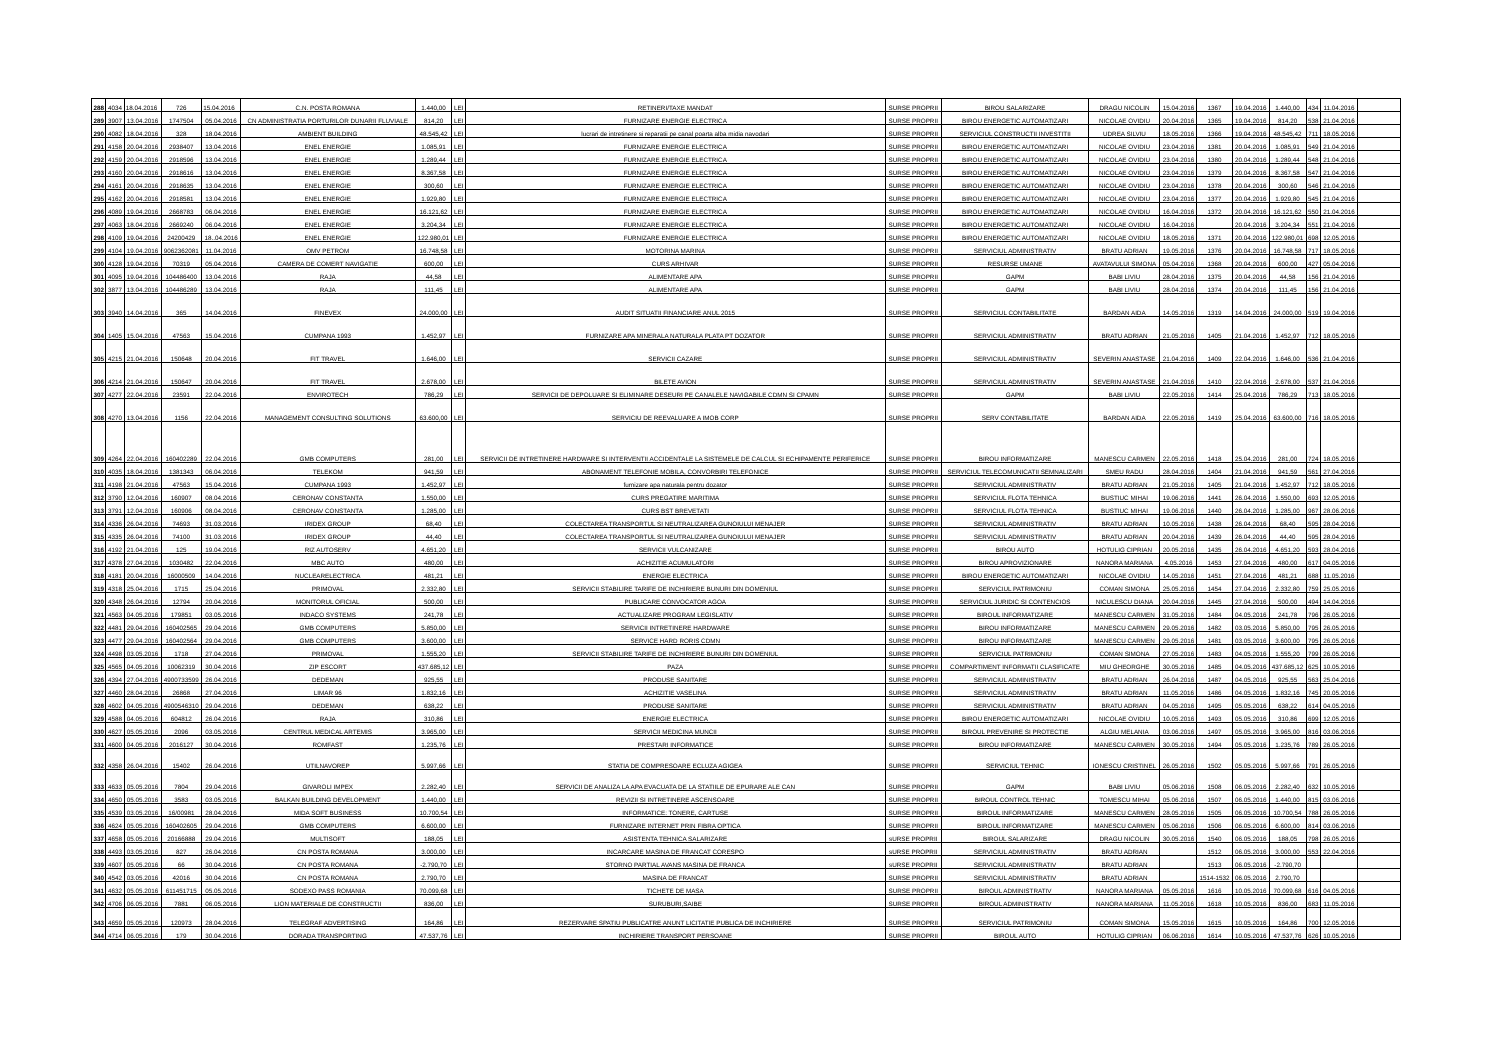| 288 | 4034 | 18.04.2016 | 726 | 15.04.2016 | C.N. POSTA ROMANA | 1.440,00 | LEI | RETINERI/TAXE MANDAT | SURSE PROPRII | BIROU SALARIZARE | DRAGU NICOLIN | 15.04.2016 | 1367 | 19.04.2016 | 1.440,00 | 434 | 11.04.2016 | |
| 289 | 3907 | 13.04.2016 | 1747504 | 05.04.2016 | CN ADMINISTRATIA PORTURILOR DUNARII FLUVIALE | 814,20 | LEI | FURNIZARE ENERGIE ELECTRICA | SURSE PROPRII | BIROU ENERGETIC AUTOMATIZARI | NICOLAE OVIDIU | 20.04.2016 | 1365 | 19.04.2016 | 814,20 | 538 | 21.04.2016 | |
| 290 | 4082 | 18.04.2016 | 328 | 18.04.2016 | AMBIENT BUILDING | 48.545,42 | LEI | lucrari de intretinere si reparatii pe canal poarta alba midia navodari | SURSE PROPRII | SERVICIUL CONSTRUCTII INVESTITII | UDREA SILVIU | 18.05.2016 | 1366 | 19.04.2016 | 48.545,42 | 711 | 18.05.2016 | |
| 291 | 4158 | 20.04.2016 | 2938407 | 13.04.2016 | ENEL ENERGIE | 1.085,91 | LEI | FURNIZARE ENERGIE ELECTRICA | SURSE PROPRII | BIROU ENERGETIC AUTOMATIZARI | NICOLAE OVIDIU | 23.04.2016 | 1381 | 20.04.2016 | 1.085,91 | 549 | 21.04.2016 | |
| 292 | 4159 | 20.04.2016 | 2918596 | 13.04.2016 | ENEL ENERGIE | 1.289,44 | LEI | FURNIZARE ENERGIE ELECTRICA | SURSE PROPRII | BIROU ENERGETIC AUTOMATIZARI | NICOLAE OVIDIU | 23.04.2016 | 1380 | 20.04.2016 | 1.289,44 | 548 | 21.04.2016 | |
| 293 | 4160 | 20.04.2016 | 2918616 | 13.04.2016 | ENEL ENERGIE | 8.367,58 | LEI | FURNIZARE ENERGIE ELECTRICA | SURSE PROPRII | BIROU ENERGETIC AUTOMATIZARI | NICOLAE OVIDIU | 23.04.2016 | 1379 | 20.04.2016 | 8.367,58 | 547 | 21.04.2016 | |
| 294 | 4161 | 20.04.2016 | 2918635 | 13.04.2016 | ENEL ENERGIE | 300,60 | LEI | FURNIZARE ENERGIE ELECTRICA | SURSE PROPRII | BIROU ENERGETIC AUTOMATIZARI | NICOLAE OVIDIU | 23.04.2016 | 1378 | 20.04.2016 | 300,60 | 546 | 21.04.2016 | |
| 295 | 4162 | 20.04.2016 | 2918581 | 13.04.2016 | ENEL ENERGIE | 1.929,80 | LEI | FURNIZARE ENERGIE ELECTRICA | SURSE PROPRII | BIROU ENERGETIC AUTOMATIZARI | NICOLAE OVIDIU | 23.04.2016 | 1377 | 20.04.2016 | 1.929,80 | 545 | 21.04.2016 | |
| 296 | 4089 | 19.04.2016 | 2668783 | 06.04.2016 | ENEL ENERGIE | 16.121,62 | LEI | FURNIZARE ENERGIE ELECTRICA | SURSE PROPRII | BIROU ENERGETIC AUTOMATIZARI | NICOLAE OVIDIU | 16.04.2016 | 1372 | 20.04.2016 | 16.121,62 | 550 | 21.04.2016 | |
| 297 | 4063 | 18.04.2016 | 2669240 | 06.04.2016 | ENEL ENERGIE | 3.204,34 | LEI | FURNIZARE ENERGIE ELECTRICA | SURSE PROPRII | BIROU ENERGETIC AUTOMATIZARI | NICOLAE OVIDIU | 16.04.2016 | | 20.04.2016 | 3.204,34 | 551 | 21.04.2016 | |
| 298 | 4109 | 19.04.2016 | 24200429 | 18..04.2016 | ENEL ENERGIE | 122.980,01 | LEI | FURNIZARE ENERGIE ELECTRICA | SURSE PROPRII | BIROU ENERGETIC AUTOMATIZARI | NICOLAE OVIDIU | 18.05.2016 | 1371 | 20.04.2016 | 122.980,01 | 698 | 12.05.2016 | |
| 299 | 4104 | 19.04.2016 | 9062362081 | 11.04.2016 | OMV PETROM | 16.748,58 | LEI | MOTORINA MARINA | SURSE PROPRII | SERVICIUL ADMINISTRATIV | BRATU ADRIAN | 19.05.2016 | 1376 | 20.04.2016 | 16.748,58 | 717 | 18.05.2016 | |
| 300 | 4128 | 19.04.2016 | 70319 | 05.04.2016 | CAMERA DE COMERT NAVIGATIE | 600,00 | LEI | CURS ARHIVAR | SURSE PROPRII | RESURSE UMANE | AVATAVULUI SIMONA | 05.04.2016 | 1368 | 20.04.2016 | 600,00 | 427 | 05.04.2016 | |
| 301 | 4095 | 19.04.2016 | 104486400 | 13.04.2016 | RAJA | 44,58 | LEI | ALIMENTARE APA | SURSE PROPRII | GAPM | BABI LIVIU | 28.04.2016 | 1375 | 20.04.2016 | 44,58 | 156 | 21.04.2016 | |
| 302 | 3877 | 13.04.2016 | 104486289 | 13.04.2016 | RAJA | 111,45 | LEI | ALIMENTARE APA | SURSE PROPRII | GAPM | BABI LIVIU | 28.04.2016 | 1374 | 20.04.2016 | 111,45 | 156 | 21.04.2016 | |
| 303 | 3940 | 14.04.2016 | 365 | 14.04.2016 | FINEVEX | 24.000,00 | LEI | AUDIT SITUATII FINANCIARE ANUL 2015 | SURSE PROPRII | SERVICIUL CONTABILITATE | BARDAN AIDA | 14.05.2016 | 1319 | 14.04.2016 | 24.000,00 | 519 | 19.04.2016 | |
| 304 | 1405 | 15.04.2016 | 47563 | 15.04.2016 | CUMPANA 1993 | 1.452,97 | LEI | FURNIZARE APA MINERALA NATURALA PLATA PT DOZATOR | SURSE PROPRII | SERVICIUL ADMINISTRATIV | BRATU ADRIAN | 21.05.2016 | 1405 | 21.04.2016 | 1.452,97 | 712 | 18.05.2016 | |
| 305 | 4215 | 21.04.2016 | 150648 | 20.04.2016 | FIT TRAVEL | 1.646,00 | LEI | SERVICII CAZARE | SURSE PROPRII | SERVICIUL ADMINISTRATIV | SEVERIN ANASTASE | 21.04.2016 | 1409 | 22.04.2016 | 1.646,00 | 536 | 21.04.2016 | |
| 306 | 4214 | 21.04.2016 | 150647 | 20.04.2016 | FIT TRAVEL | 2.678,00 | LEI | BILETE AVION | SURSE PROPRII | SERVICIUL ADMINISTRATIV | SEVERIN ANASTASE | 21.04.2016 | 1410 | 22.04.2016 | 2.678,00 | 537 | 21.04.2016 | |
| 307 | 4277 | 22.04.2016 | 23591 | 22.04.2016 | ENVIROTECH | 786,29 | LEI | SERVICII DE DEPOLUARE SI ELIMINARE DESEURI PE CANALELE NAVIGABILE CDMN SI CPAMN | SURSE PROPRII | GAPM | BABI LIVIU | 22.05.2016 | 1414 | 25.04.2016 | 786,29 | 713 | 18.05.2016 | |
| 308 | 4270 | 13.04.2016 | 1156 | 22.04.2016 | MANAGEMENT CONSULTING SOLUTIONS | 63.600,00 | LEI | SERVICIU DE REEVALUARE A IMOB CORP | SURSE PROPRII | SERV CONTABILITATE | BARDAN AIDA | 22.05.2016 | 1419 | 25.04.2016 | 63.600,00 | 716 | 18.05.2016 | |
| 309 | 4264 | 22.04.2016 | 160402289 | 22.04.2016 | GMB COMPUTERS | 281,00 | LEI | SERVICII DE INTRETINERE HARDWARE SI INTERVENTII ACCIDENTALE LA SISTEMELE DE CALCUL SI ECHIPAMENTE PERIFERICE | SURSE PROPRII | BIROU INFORMATIZARE | MANESCU CARMEN | 22.05.2016 | 1418 | 25.04.2016 | 281,00 | 724 | 18.05.2016 | |
| 310 | 4035 | 18.04.2016 | 1381343 | 06.04.2016 | TELEKOM | 941,59 | LEI | ABONAMENT TELEFONIE MOBILA, CONVORBIRI TELEFONICE | SURSE PROPRII | SERVICIUL TELECOMUNICATII SEMNALIZARI | SMEU RADU | 28.04.2016 | 1404 | 21.04.2016 | 941,59 | 561 | 27.04.2016 | |
| 311 | 4198 | 21.04.2016 | 47563 | 15.04.2016 | CUMPANA 1993 | 1.452,97 | LEI | furnizare apa naturala pentru dozator | SURSE PROPRII | SERVICIUL ADMINISTRATIV | BRATU ADRIAN | 21.05.2016 | 1405 | 21.04.2016 | 1.452,97 | 712 | 18.05.2016 | |
| 312 | 3790 | 12.04.2016 | 160907 | 08.04.2016 | CERONAV CONSTANTA | 1.550,00 | LEI | CURS PREGATIRE MARITIMA | SURSE PROPRII | SERVICIUL FLOTA TEHNICA | BUSTIUC MIHAI | 19.06.2016 | 1441 | 26.04.2016 | 1.550,00 | 693 | 12.05.2016 | |
| 313 | 3791 | 12.04.2016 | 160906 | 08.04.2016 | CERONAV CONSTANTA | 1.285,00 | LEI | CURS BST BREVETATI | SURSE PROPRII | SERVICIUL FLOTA TEHNICA | BUSTIUC MIHAI | 19.06.2016 | 1440 | 26.04.2016 | 1.285,00 | 967 | 28.06.2016 | |
| 314 | 4336 | 26.04.2016 | 74693 | 31.03.2016 | IRIDEX GROUP | 68,40 | LEI | COLECTAREA TRANSPORTUL SI NEUTRALIZAREA GUNOIULUI MENAJER | SURSE PROPRII | SERVICIUL ADMINISTRATIV | BRATU ADRIAN | 10.05.2016 | 1438 | 26.04.2016 | 68,40 | 595 | 28.04.2016 | |
| 315 | 4335 | 26.04.2016 | 74100 | 31.03.2016 | IRIDEX GROUP | 44,40 | LEI | COLECTAREA TRANSPORTUL SI NEUTRALIZAREA GUNOIULUI MENAJER | SURSE PROPRII | SERVICIUL ADMINISTRATIV | BRATU ADRIAN | 20.04.2016 | 1439 | 26.04.2016 | 44,40 | 595 | 28.04.2016 | |
| 316 | 4192 | 21.04.2016 | 125 | 19.04.2016 | RIZ AUTOSERV | 4.651,20 | LEI | SERVICII VULCANIZARE | SURSE PROPRII | BIROU AUTO | HOTULIG CIPRIAN | 20.05.2016 | 1435 | 26.04.2016 | 4.651,20 | 593 | 28.04.2016 | |
| 317 | 4378 | 27.04.2016 | 1030482 | 22.04.2016 | MBC AUTO | 480,00 | LEI | ACHIZITIE ACUMULATORI | SURSE PROPRII | BIROU APROVIZIONARE | NANORA MARIANA | 4.05.2016 | 1453 | 27.04.2016 | 480,00 | 617 | 04.05.2016 | |
| 318 | 4181 | 20.04.2016 | 16000509 | 14.04.2016 | NUCLEARELECTRICA | 481,21 | LEI | ENERGIE ELECTRICA | SURSE PROPRII | BIROU ENERGETIC AUTOMATIZARI | NICOLAE OVIDIU | 14.05.2016 | 1451 | 27.04.2016 | 481,21 | 688 | 11.05.2016 | |
| 319 | 4318 | 25.04.2016 | 1715 | 25.04.2016 | PRIMOVAL | 2.332,80 | LEI | SERVICII STABILIRE TARIFE DE INCHIRIERE BUNURI DIN DOMENIUL | SURSE PROPRII | SERVICIUL PATRIMONIU | COMAN SIMONA | 25.05.2016 | 1454 | 27.04.2016 | 2.332,80 | 759 | 25.05.2016 | |
| 320 | 4348 | 26.04.2016 | 12794 | 20.04.2016 | MONITORUL OFICIAL | 500,00 | LEI | PUBLICARE CONVOCATOR AGOA | SURSE PROPRII | SERVICIUL JURIDIC SI CONTENCIOS | NICULESCU DIANA | 20.04.2016 | 1445 | 27.04.2016 | 500,00 | 494 | 14.04.2016 | |
| 321 | 4563 | 04.05.2016 | 179851 | 03.05.2016 | INDACO SYSTEMS | 241,78 | LEI | ACTUALIZARE PROGRAM LEGISLATIV | SURSE PROPRII | BIROUL INFORMATIZARE | MANESCU CARMEN | 31.05.2016 | 1484 | 04.05.2016 | 241,78 | 796 | 26.05.2016 | |
| 322 | 4481 | 29.04.2016 | 160402565 | 29.04.2016 | GMB COMPUTERS | 5.850,00 | LEI | SERVICII INTRETINERE HARDWARE | SURSE PROPRII | BIROU INFORMATIZARE | MANESCU CARMEN | 29.05.2016 | 1482 | 03.05.2016 | 5.850,00 | 795 | 26.05.2016 | |
| 323 | 4477 | 29.04.2016 | 160402564 | 29.04.2016 | GMB COMPUTERS | 3.600,00 | LEI | SERVICE HARD RORIS CDMN | SURSE PROPRII | BIROU INFORMATIZARE | MANESCU CARMEN | 29.05.2016 | 1481 | 03.05.2016 | 3.600,00 | 795 | 26.05.2016 | |
| 324 | 4498 | 03.05.2016 | 1718 | 27.04.2016 | PRIMOVAL | 1.555,20 | LEI | SERVICII STABILIRE TARIFE DE INCHIRIERE BUNURI DIN DOMENIUL | SURSE PROPRII | SERVICIUL PATRIMONIU | COMAN SIMONA | 27.05.2016 | 1483 | 04.05.2016 | 1.555,20 | 799 | 26.05.2016 | |
| 325 | 4565 | 04.05.2016 | 10062319 | 30.04.2016 | ZIP ESCORT | 437.685,12 | LEI | PAZA | SURSE PROPRII | COMPARTIMENT INFORMATII CLASIFICATE | MIU GHEORGHE | 30.05.2016 | 1485 | 04.05.2016 | 437.685,12 | 625 | 10.05.2016 | |
| 326 | 4394 | 27.04.2016 | 4900733599 | 26.04.2016 | DEDEMAN | 925,55 | LEI | PRODUSE SANITARE | SURSE PROPRII | SERVICIUL ADMINISTRATIV | BRATU ADRIAN | 26.04.2016 | 1487 | 04.05.2016 | 925,55 | 563 | 25.04.2016 | |
| 327 | 4460 | 28.04.2016 | 26868 | 27.04.2016 | LIMAR 96 | 1.832,16 | LEI | ACHIZITIE VASELINA | SURSE PROPRII | SERVICIUL ADMINISTRATIV | BRATU ADRIAN | 11.05.2016 | 1486 | 04.05.2016 | 1.832,16 | 745 | 20.05.2016 | |
| 328 | 4602 | 04.05.2016 | 4900546310 | 29.04.2016 | DEDEMAN | 638,22 | LEI | PRODUSE SANITARE | SURSE PROPRII | SERVICIUL ADMINISTRATIV | BRATU ADRIAN | 04.05.2016 | 1495 | 05.05.2016 | 638,22 | 614 | 04.05.2016 | |
| 329 | 4588 | 04.05.2016 | 604812 | 26.04.2016 | RAJA | 310,86 | LEI | ENERGIE ELECTRICA | SURSE PROPRII | BIROU ENERGETIC AUTOMATIZARI | NICOLAE OVIDIU | 10.05.2016 | 1493 | 05.05.2016 | 310,86 | 699 | 12.05.2016 | |
| 330 | 4627 | 05.05.2016 | 2096 | 03.05.2016 | CENTRUL MEDICAL ARTEMIS | 3.965,00 | LEI | SERVICII MEDICINA MUNCII | SURSE PROPRII | BIROUL PREVENIRE SI PROTECTIE | ALGIU MELANIA | 03.06.2016 | 1497 | 05.05.2016 | 3.965,00 | 816 | 03.06.2016 | |
| 331 | 4600 | 04.05.2016 | 2016127 | 30.04.2016 | ROMFAST | 1.235,76 | LEI | PRESTARI INFORMATICE | SURSE PROPRII | BIROU INFORMATIZARE | MANESCU CARMEN | 30.05.2016 | 1494 | 05.05.2016 | 1.235,76 | 789 | 26.05.2016 | |
| 332 | 4358 | 26.04.2016 | 15402 | 26.04.2016 | UTILNAVOREP | 5.997,66 | LEI | STATIA DE COMPRESOARE ECLUZA AGIGEA | SURSE PROPRII | SERVICIUL TEHNIC | IONESCU CRISTINEL | 26.05.2016 | 1502 | 05.05.2016 | 5.997,66 | 791 | 26.05.2016 | |
| 333 | 4633 | 05.05.2016 | 7804 | 29.04.2016 | GIVAROLI IMPEX | 2.282,40 | LEI | SERVICII DE ANALIZA LA APA EVACUATA DE LA STATIILE DE EPURARE ALE CAN | SURSE PROPRII | GAPM | BABI LIVIU | 05.06.2016 | 1508 | 06.05.2016 | 2.282,40 | 632 | 10.05.2016 | |
| 334 | 4650 | 05.05.2016 | 3583 | 03.05.2016 | BALKAN BUILDING DEVELOPMENT | 1.440,00 | LEI | REVIZII SI INTRETINERE ASCENSOARE | SURSE PROPRII | BIROUL CONTROL TEHNIC | TOMESCU MIHAI | 05.06.2016 | 1507 | 06.05.2016 | 1.440,00 | 815 | 03.06.2016 | |
| 335 | 4539 | 03.05.2016 | 16/00981 | 28.04.2016 | MIDA SOFT BUSINESS | 10.700,54 | LEI | INFORMATICE: TONERE, CARTUSE | SURSE PROPRII | BIROUL INFORMATIZARE | MANESCU CARMEN | 28.05.2016 | 1505 | 06.05.2016 | 10.700,54 | 788 | 26.05.2016 | |
| 336 | 4624 | 05.05.2016 | 160402605 | 29.04.2016 | GMB COMPUTERS | 6.600,00 | LEI | FURNIZARE INTERNET PRIN FIBRA OPTICA | SURSE PROPRII | BIROUL INFORMATIZARE | MANESCU CARMEN | 05.06.2016 | 1506 | 06.05.2016 | 6.600,00 | 814 | 03.06.2016 | |
| 337 | 4658 | 05.05.2016 | 20166888 | 29.04.2016 | MULTISOFT | 188,05 | LEI | ASISTENTA TEHNICA SALARIZARE | sURSE PROPRII | BIROUL SALARIZARE | DRAGU NICOLIN | 30.05.2016 | 1540 | 06.05.2016 | 188,05 | 798 | 26.05.2016 | |
| 338 | 4493 | 03.05.2016 | 827 | 26.04.2016 | CN POSTA ROMANA | 3.000,00 | LEI | INCARCARE MASINA DE FRANCAT CORESPO | sURSE PROPRII | SERVICIUL ADMINISTRATIV | BRATU ADRIAN | | 1512 | 06.05.2016 | 3.000,00 | 553 | 22.04.2016 | |
| 339 | 4607 | 05.05.2016 | 66 | 30.04.2016 | CN POSTA ROMANA | -2.790,70 | LEI | STORNO PARTIAL AVANS MASINA DE FRANCA | sURSE PROPRII | SERVICIUL ADMINISTRATIV | BRATU ADRIAN | | 1513 | 06.05.2016 | -2.790,70 | | | |
| 340 | 4542 | 03.05.2016 | 42016 | 30.04.2016 | CN POSTA ROMANA | 2.790,70 | LEI | MASINA DE FRANCAT | SURSE PROPRII | SERVICIUL ADMINISTRATIV | BRATU ADRIAN | | 1514-1532 | 06.05.2016 | 2.790,70 | | | |
| 341 | 4632 | 05.05.2016 | 611451715 | 05.05.2016 | SODEXO PASS ROMANIA | 70.099,68 | LEI | TICHETE DE MASA | SURSE PROPRII | BIROUL ADMINISTRATIV | NANORA MARIANA | 05.05.2016 | 1616 | 10.05.2016 | 70.099,68 | 616 | 04.05.2016 | |
| 342 | 4706 | 06.05.2016 | 7881 | 06.05.2016 | LION MATERIALE DE CONSTRUCTII | 836,00 | LEI | SURUBURI,SAIBE | SURSE PROPRII | BIROUL ADMINISTRATIV | NANORA MARIANA | 11.05.2016 | 1618 | 10.05.2016 | 836,00 | 683 | 11.05.2016 | |
| 343 | 4659 | 05.05.2016 | 120973 | 28.04.2016 | TELEGRAF ADVERTISING | 164,86 | LEI | REZERVARE SPATIU PUBLICATRE ANUNT LICITATIE PUBLICA DE INCHIRIERE | SURSE PROPRII | SERVICIUL PATRIMONIU | COMAN SIMONA | 15.05.2016 | 1615 | 10.05.2016 | 164,86 | 700 | 12.05.2016 | |
| 344 | 4714 | 06.05.2016 | 179 | 30.04.2016 | DORADA TRANSPORTING | 47.537,76 | LEI | INCHIRIERE TRANSPORT PERSOANE | SURSE PROPRII | BIROUL AUTO | HOTULIG CIPRIAN | 06.06.2016 | 1614 | 10.05.2016 | 47.537,76 | 626 | 10.05.2016 | |